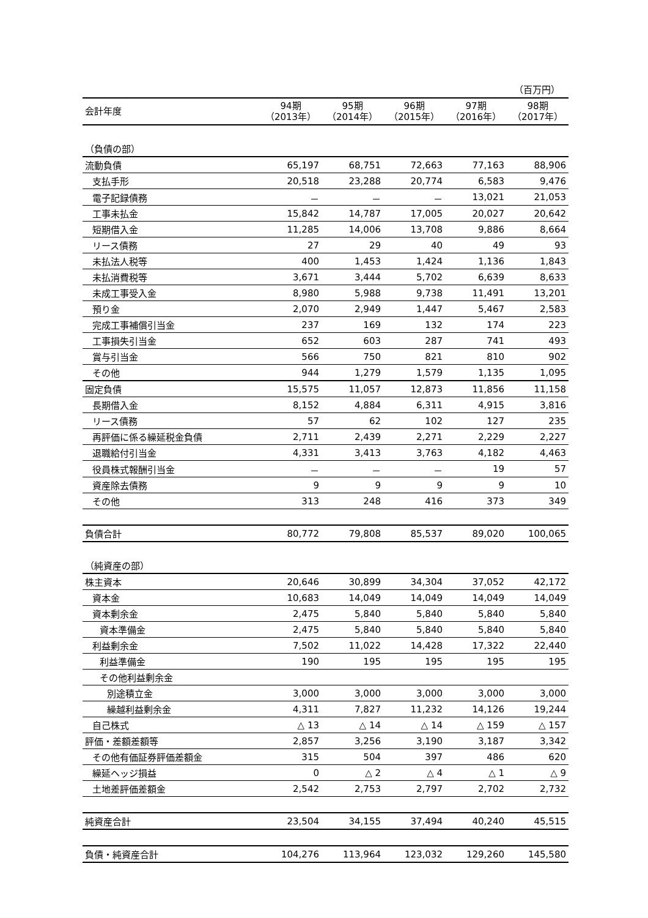（百万円）
| 会計年度 | 94期 （2013年） | 95期 （2014年） | 96期 （2015年） | 97期 （2016年） | 98期 （2017年） |
| --- | --- | --- | --- | --- | --- |
| （負債の部） | | | | | |
| 流動負債 | 65,197 | 68,751 | 72,663 | 77,163 | 88,906 |
| 支払手形 | 20,518 | 23,288 | 20,774 | 6,583 | 9,476 |
| 電子記録債務 | － | － | － | 13,021 | 21,053 |
| 工事未払金 | 15,842 | 14,787 | 17,005 | 20,027 | 20,642 |
| 短期借入金 | 11,285 | 14,006 | 13,708 | 9,886 | 8,664 |
| リース債務 | 27 | 29 | 40 | 49 | 93 |
| 未払法人税等 | 400 | 1,453 | 1,424 | 1,136 | 1,843 |
| 未払消費税等 | 3,671 | 3,444 | 5,702 | 6,639 | 8,633 |
| 未成工事受入金 | 8,980 | 5,988 | 9,738 | 11,491 | 13,201 |
| 預り金 | 2,070 | 2,949 | 1,447 | 5,467 | 2,583 |
| 完成工事補償引当金 | 237 | 169 | 132 | 174 | 223 |
| 工事損失引当金 | 652 | 603 | 287 | 741 | 493 |
| 賞与引当金 | 566 | 750 | 821 | 810 | 902 |
| その他 | 944 | 1,279 | 1,579 | 1,135 | 1,095 |
| 固定負債 | 15,575 | 11,057 | 12,873 | 11,856 | 11,158 |
| 長期借入金 | 8,152 | 4,884 | 6,311 | 4,915 | 3,816 |
| リース債務 | 57 | 62 | 102 | 127 | 235 |
| 再評価に係る繰延税金負債 | 2,711 | 2,439 | 2,271 | 2,229 | 2,227 |
| 退職給付引当金 | 4,331 | 3,413 | 3,763 | 4,182 | 4,463 |
| 役員株式報酬引当金 | － | － | － | 19 | 57 |
| 資産除去債務 | 9 | 9 | 9 | 9 | 10 |
| その他 | 313 | 248 | 416 | 373 | 349 |
| 負債合計 | 80,772 | 79,808 | 85,537 | 89,020 | 100,065 |
| （純資産の部） | | | | | |
| 株主資本 | 20,646 | 30,899 | 34,304 | 37,052 | 42,172 |
| 資本金 | 10,683 | 14,049 | 14,049 | 14,049 | 14,049 |
| 資本剰余金 | 2,475 | 5,840 | 5,840 | 5,840 | 5,840 |
| 資本準備金 | 2,475 | 5,840 | 5,840 | 5,840 | 5,840 |
| 利益剰余金 | 7,502 | 11,022 | 14,428 | 17,322 | 22,440 |
| 利益準備金 | 190 | 195 | 195 | 195 | 195 |
| その他利益剰余金 | | | | | |
| 別途積立金 | 3,000 | 3,000 | 3,000 | 3,000 | 3,000 |
| 繰越利益剰余金 | 4,311 | 7,827 | 11,232 | 14,126 | 19,244 |
| 自己株式 | △ 13 | △ 14 | △ 14 | △ 159 | △ 157 |
| 評価・差額差額等 | 2,857 | 3,256 | 3,190 | 3,187 | 3,342 |
| その他有価証券評価差額金 | 315 | 504 | 397 | 486 | 620 |
| 繰延ヘッジ損益 | 0 | △ 2 | △ 4 | △ 1 | △ 9 |
| 土地差評価差額金 | 2,542 | 2,753 | 2,797 | 2,702 | 2,732 |
| 純資産合計 | 23,504 | 34,155 | 37,494 | 40,240 | 45,515 |
| 負債・純資産合計 | 104,276 | 113,964 | 123,032 | 129,260 | 145,580 |